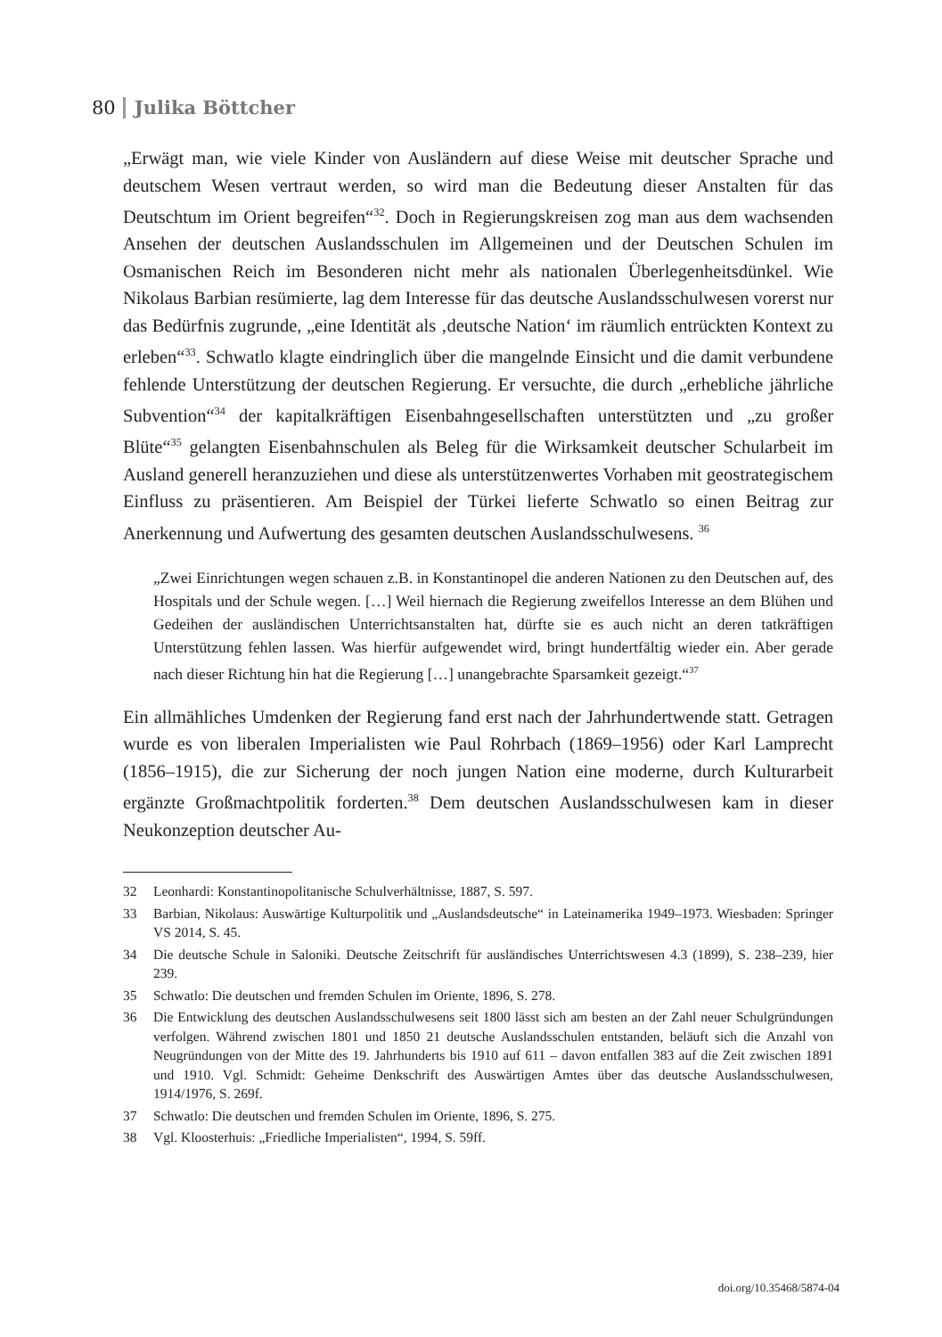80 Julika Böttcher
„Erwägt man, wie viele Kinder von Ausländern auf diese Weise mit deutscher Sprache und deutschem Wesen vertraut werden, so wird man die Bedeutung dieser Anstalten für das Deutschtum im Orient begreifen“<sup>32</sup>. Doch in Regierungskreisen zog man aus dem wachsenden Ansehen der deutschen Auslandsschulen im Allgemeinen und der Deutschen Schulen im Osmanischen Reich im Besonderen nicht mehr als nationalen Überlegenheitsdünkel. Wie Nikolaus Barbian resümierte, lag dem Interesse für das deutsche Auslandsschulwesen vorerst nur das Bedürfnis zugrunde, „eine Identität als ‚deutsche Nation‘ im räumlich entrückten Kontext zu erleben“<sup>33</sup>. Schwatlo klagte eindringlich über die mangelnde Einsicht und die damit verbundene fehlende Unterstützung der deutschen Regierung. Er versuchte, die durch „erhebliche jährliche Subvention“<sup>34</sup> der kapitalkräftigen Eisenbahngesellschaften unterstützten und „zu großer Blüte“<sup>35</sup> gelangten Eisenbahnschulen als Beleg für die Wirksamkeit deutscher Schularbeit im Ausland generell heranzuziehen und diese als unterstützenwertes Vorhaben mit geostrategischem Einfluss zu präsentieren. Am Beispiel der Türkei lieferte Schwatlo so einen Beitrag zur Anerkennung und Aufwertung des gesamten deutschen Auslandsschulwesens. <sup>36</sup>
„Zwei Einrichtungen wegen schauen z.B. in Konstantinopel die anderen Nationen zu den Deutschen auf, des Hospitals und der Schule wegen. […] Weil hiernach die Regierung zweifellos Interesse an dem Blühen und Gedeihen der ausländischen Unterrichtsanstalten hat, dürfte sie es auch nicht an deren tatkräftigen Unterstützung fehlen lassen. Was hierfür aufgewendet wird, bringt hundertfältig wieder ein. Aber gerade nach dieser Richtung hin hat die Regierung […] unangebrachte Sparsamkeit gezeigt.“<sup>37</sup>
Ein allmähliches Umdenken der Regierung fand erst nach der Jahrhundertwende statt. Getragen wurde es von liberalen Imperialisten wie Paul Rohrbach (1869–1956) oder Karl Lamprecht (1856–1915), die zur Sicherung der noch jungen Nation eine moderne, durch Kulturarbeit ergänzte Großmachtpolitik forderten.<sup>38</sup> Dem deutschen Auslandsschulwesen kam in dieser Neukonzeption deutscher Au-
32 Leonhardi: Konstantinopolitanische Schulverhältnisse, 1887, S. 597.
33 Barbian, Nikolaus: Auswärtige Kulturpolitik und „Auslandsdeutsche“ in Lateinamerika 1949–1973. Wiesbaden: Springer VS 2014, S. 45.
34 Die deutsche Schule in Saloniki. Deutsche Zeitschrift für ausländisches Unterrichtswesen 4.3 (1899), S. 238–239, hier 239.
35 Schwatlo: Die deutschen und fremden Schulen im Oriente, 1896, S. 278.
36 Die Entwicklung des deutschen Auslandsschulwesens seit 1800 lässt sich am besten an der Zahl neuer Schulgründungen verfolgen. Während zwischen 1801 und 1850 21 deutsche Auslandsschulen entstanden, beläuft sich die Anzahl von Neugründungen von der Mitte des 19. Jahrhunderts bis 1910 auf 611 – davon entfallen 383 auf die Zeit zwischen 1891 und 1910. Vgl. Schmidt: Geheime Denkschrift des Auswärtigen Amtes über das deutsche Auslandsschulwesen, 1914/1976, S. 269f.
37 Schwatlo: Die deutschen und fremden Schulen im Oriente, 1896, S. 275.
38 Vgl. Kloosterhuis: „Friedliche Imperialisten“, 1994, S. 59ff.
doi.org/10.35468/5874-04